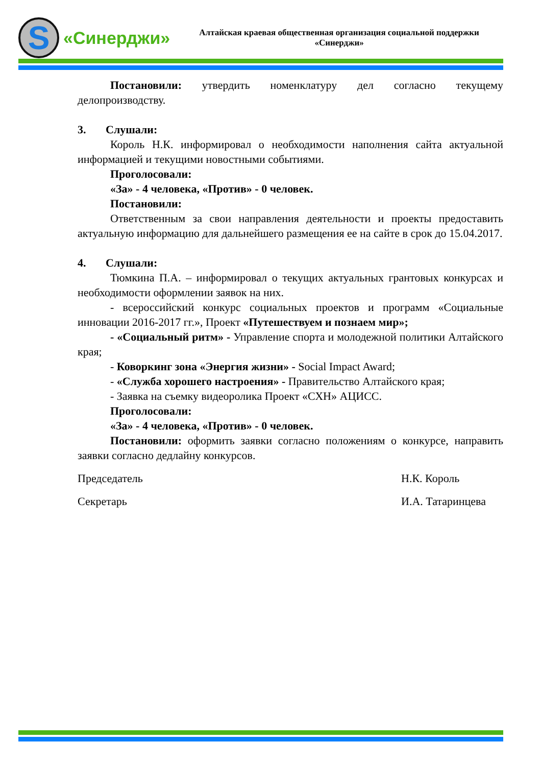S
«Синерджи»
Алтайская краевая общественная организация социальной поддержки «Синерджи»
Постановили: утвердить номенклатуру дел согласно текущему делопроизводству.
3. Слушали:
Король Н.К. информировал о необходимости наполнения сайта актуальной информацией и текущими новостными событиями.
Проголосовали:
«За» - 4 человека, «Против» - 0 человек.
Постановили:
Ответственным за свои направления деятельности и проекты предоставить актуальную информацию для дальнейшего размещения ее на сайте в срок до 15.04.2017.
4. Слушали:
Тюмкина П.А. – информировал о текущих актуальных грантовых конкурсах и необходимости оформлении заявок на них.
- всероссийский конкурс социальных проектов и программ «Социальные инновации 2016-2017 гг.», Проект «Путешествуем и познаем мир»;
- «Социальный ритм» - Управление спорта и молодежной политики Алтайского края;
- Коворкинг зона «Энергия жизни» - Social Impact Award;
- «Служба хорошего настроения» - Правительство Алтайского края;
- Заявка на съемку видеоролика Проект «СХН» АЦИСС.
Проголосовали:
«За» - 4 человека, «Против» - 0 человек.
Постановили: оформить заявки согласно положениям о конкурсе, направить заявки согласно дедлайну конкурсов.
Председатель Н.К. Король
Секретарь И.А. Татаринцева